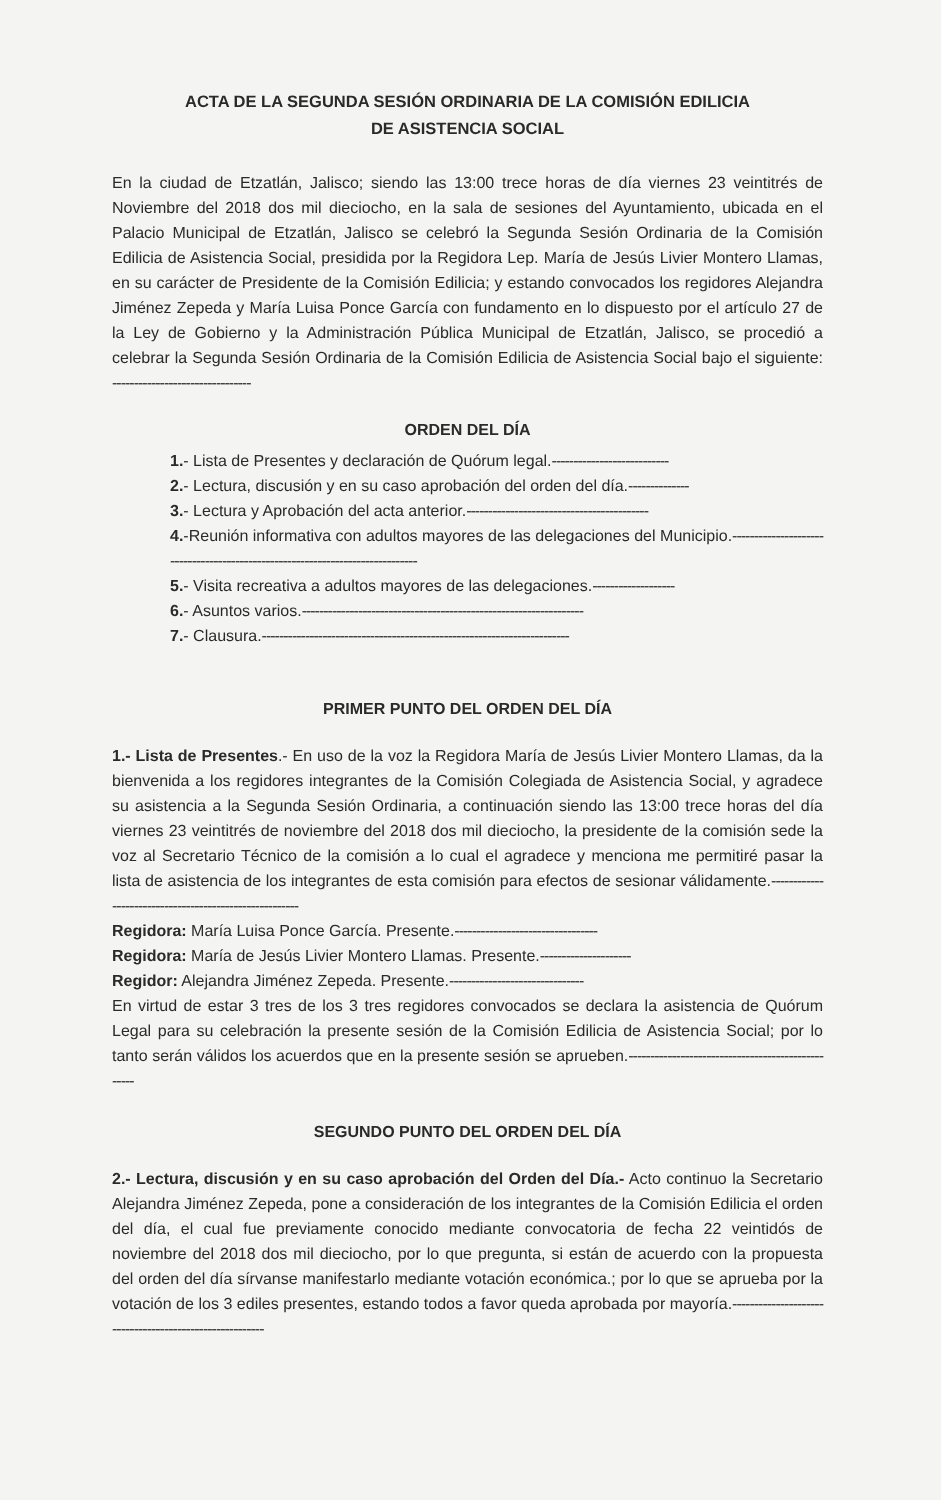ACTA DE LA SEGUNDA SESIÓN ORDINARIA DE LA COMISIÓN EDILICIA
DE ASISTENCIA SOCIAL
En la ciudad de Etzatlán, Jalisco; siendo las 13:00 trece horas de día viernes 23 veintitrés de Noviembre del 2018 dos mil dieciocho, en la sala de sesiones del Ayuntamiento, ubicada en el Palacio Municipal de Etzatlán, Jalisco se celebró la Segunda Sesión Ordinaria de la Comisión Edilicia de Asistencia Social, presidida por la Regidora Lep. María de Jesús Livier Montero Llamas, en su carácter de Presidente de la Comisión Edilicia; y estando convocados los regidores Alejandra Jiménez Zepeda y María Luisa Ponce García con fundamento en lo dispuesto por el artículo 27 de la Ley de Gobierno y la Administración Pública Municipal de Etzatlán, Jalisco, se procedió a celebrar la Segunda Sesión Ordinaria de la Comisión Edilicia de Asistencia Social bajo el siguiente: --------------------------------
ORDEN DEL DÍA
1.- Lista de Presentes y declaración de Quórum legal.---------------------------
2.- Lectura, discusión y en su caso aprobación del orden del día.--------------
3.- Lectura y Aprobación del acta anterior.------------------------------------------
4.-Reunión informativa con adultos mayores de las delegaciones del Municipio.------------------------------------------------------------------------------
5.- Visita recreativa a adultos mayores de las delegaciones.-------------------
6.- Asuntos varios.-----------------------------------------------------------------
7.- Clausura.-----------------------------------------------------------------------
PRIMER PUNTO DEL ORDEN DEL DÍA
1.- Lista de Presentes.- En uso de la voz la Regidora María de Jesús Livier Montero Llamas, da la bienvenida a los regidores integrantes de la Comisión Colegiada de Asistencia Social, y agradece su asistencia a la Segunda Sesión Ordinaria, a continuación siendo las 13:00 trece horas del día viernes 23 veintitrés de noviembre del 2018 dos mil dieciocho, la presidente de la comisión sede la voz al Secretario Técnico de la comisión a lo cual el agradece y menciona me permitiré pasar la lista de asistencia de los integrantes de esta comisión para efectos de sesionar válidamente.-------------------------------------------------------
Regidora: María Luisa Ponce García. Presente.---------------------------------
Regidora: María de Jesús Livier Montero Llamas. Presente.---------------------
Regidor: Alejandra Jiménez Zepeda. Presente.-------------------------------
En virtud de estar 3 tres de los 3 tres regidores convocados se declara la asistencia de Quórum Legal para su celebración la presente sesión de la Comisión Edilicia de Asistencia Social; por lo tanto serán válidos los acuerdos que en la presente sesión se aprueben.--------------------------------------------------
SEGUNDO PUNTO DEL ORDEN DEL DÍA
2.- Lectura, discusión y en su caso aprobación del Orden del Día.- Acto continuo la Secretario Alejandra Jiménez Zepeda, pone a consideración de los integrantes de la Comisión Edilicia el orden del día, el cual fue previamente conocido mediante convocatoria de fecha 22 veintidós de noviembre del 2018 dos mil dieciocho, por lo que pregunta, si están de acuerdo con la propuesta del orden del día sírvanse manifestarlo mediante votación económica.; por lo que se aprueba por la votación de los 3 ediles presentes, estando todos a favor queda aprobada por mayoría.--------------------------------------------------------